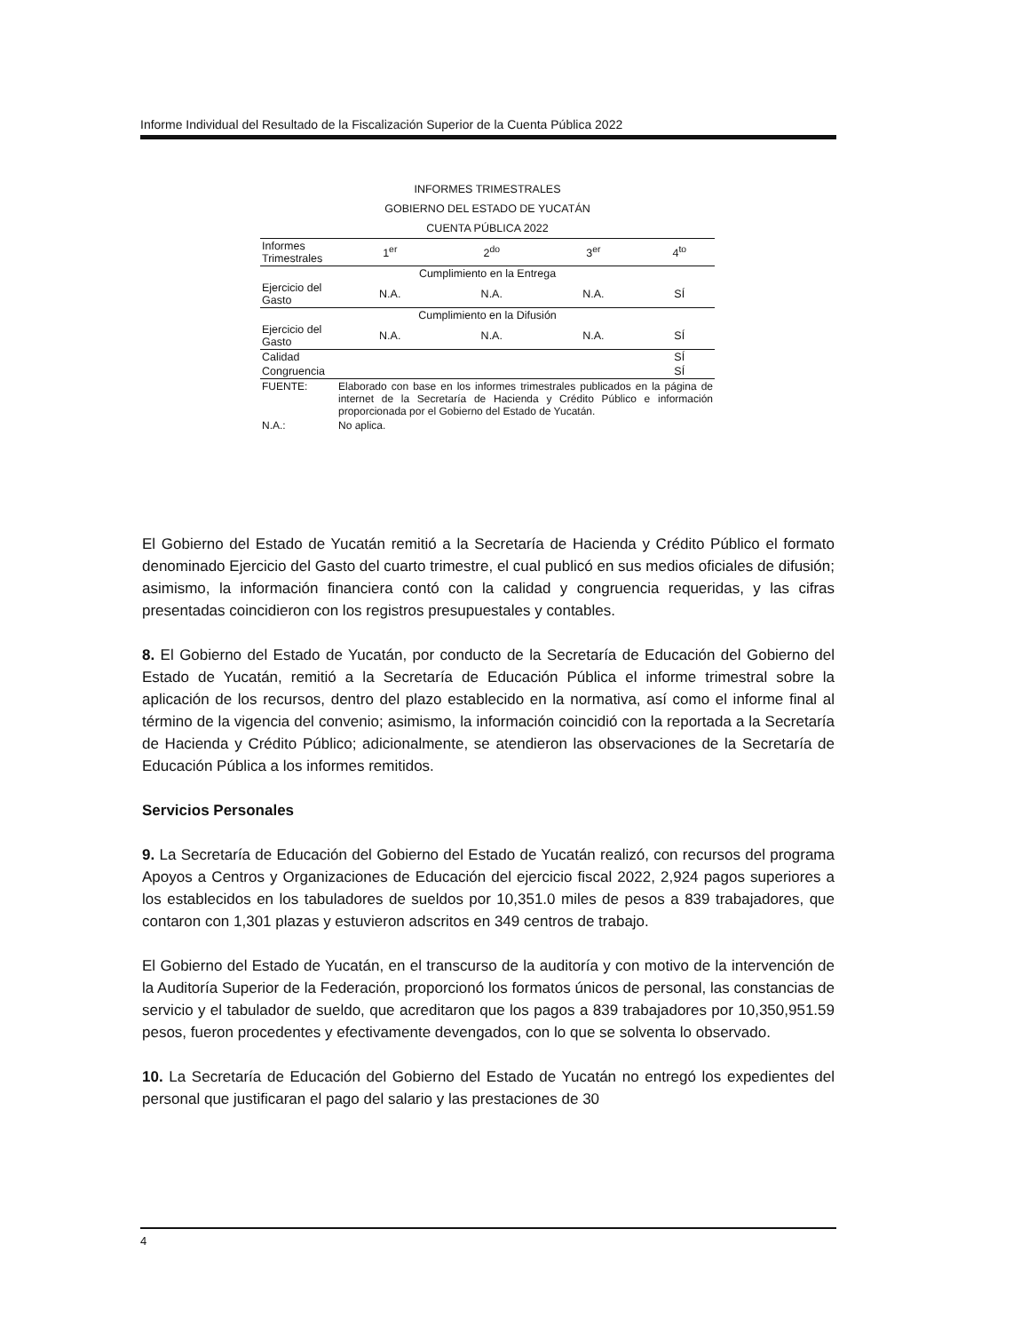Informe Individual del Resultado de la Fiscalización Superior de la Cuenta Pública 2022
INFORMES TRIMESTRALES
GOBIERNO DEL ESTADO DE YUCATÁN
CUENTA PÚBLICA 2022
| Informes Trimestrales | 1<sup>er</sup> | 2<sup>do</sup> | 3<sup>er</sup> | 4<sup>to</sup> |
| --- | --- | --- | --- | --- |
| Cumplimiento en la Entrega | | | | |
| Ejercicio del Gasto | N.A. | N.A. | N.A. | SÍ |
| Cumplimiento en la Difusión | | | | |
| Ejercicio del Gasto | N.A. | N.A. | N.A. | SÍ |
| Calidad | | | | SÍ |
| Congruencia | | | | SÍ |
| FUENTE: | Elaborado con base en los informes trimestrales publicados en la página de internet de la Secretaría de Hacienda y Crédito Público e información proporcionada por el Gobierno del Estado de Yucatán. |
| N.A.: | No aplica. |
El Gobierno del Estado de Yucatán remitió a la Secretaría de Hacienda y Crédito Público el formato denominado Ejercicio del Gasto del cuarto trimestre, el cual publicó en sus medios oficiales de difusión; asimismo, la información financiera contó con la calidad y congruencia requeridas, y las cifras presentadas coincidieron con los registros presupuestales y contables.
8. El Gobierno del Estado de Yucatán, por conducto de la Secretaría de Educación del Gobierno del Estado de Yucatán, remitió a la Secretaría de Educación Pública el informe trimestral sobre la aplicación de los recursos, dentro del plazo establecido en la normativa, así como el informe final al término de la vigencia del convenio; asimismo, la información coincidió con la reportada a la Secretaría de Hacienda y Crédito Público; adicionalmente, se atendieron las observaciones de la Secretaría de Educación Pública a los informes remitidos.
Servicios Personales
9. La Secretaría de Educación del Gobierno del Estado de Yucatán realizó, con recursos del programa Apoyos a Centros y Organizaciones de Educación del ejercicio fiscal 2022, 2,924 pagos superiores a los establecidos en los tabuladores de sueldos por 10,351.0 miles de pesos a 839 trabajadores, que contaron con 1,301 plazas y estuvieron adscritos en 349 centros de trabajo.
El Gobierno del Estado de Yucatán, en el transcurso de la auditoría y con motivo de la intervención de la Auditoría Superior de la Federación, proporcionó los formatos únicos de personal, las constancias de servicio y el tabulador de sueldo, que acreditaron que los pagos a 839 trabajadores por 10,350,951.59 pesos, fueron procedentes y efectivamente devengados, con lo que se solventa lo observado.
10. La Secretaría de Educación del Gobierno del Estado de Yucatán no entregó los expedientes del personal que justificaran el pago del salario y las prestaciones de 30
4